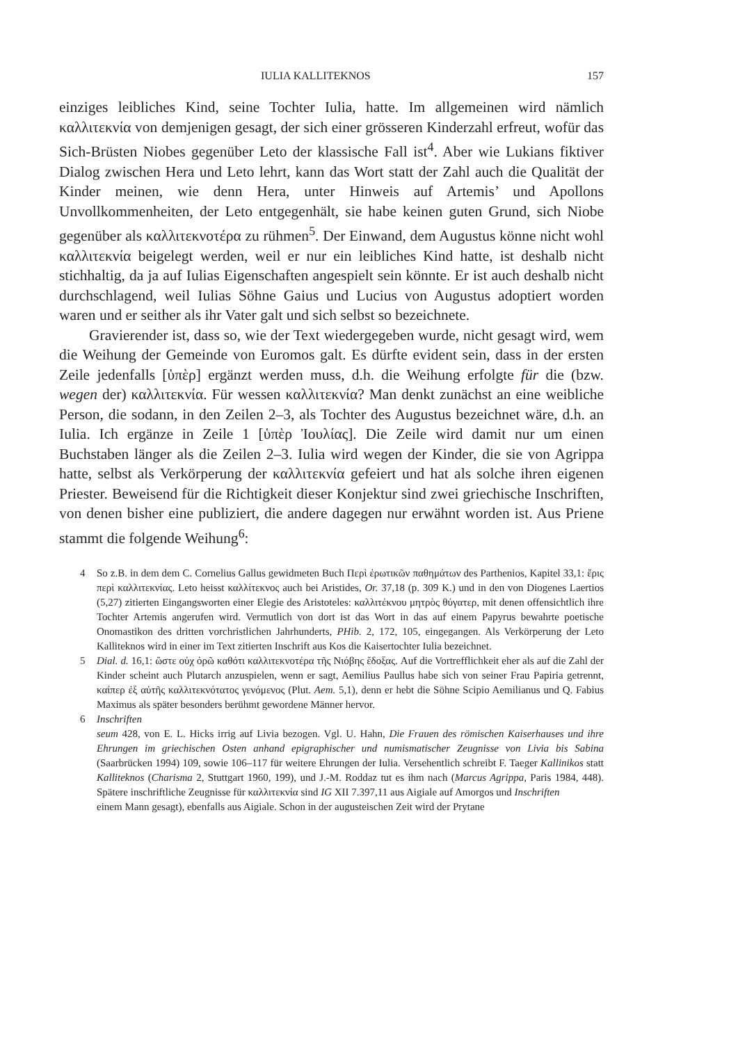IULIA KALLITEKNOS 157
einziges leibliches Kind, seine Tochter Iulia, hatte. Im allgemeinen wird nämlich καλλιτεκνία von demjenigen gesagt, der sich einer grösseren Kinderzahl erfreut, wofür das Sich-Brüsten Niobes gegenüber Leto der klassische Fall ist<sup>4</sup>. Aber wie Lukians fiktiver Dialog zwischen Hera und Leto lehrt, kann das Wort statt der Zahl auch die Qualität der Kinder meinen, wie denn Hera, unter Hinweis auf Artemis’ und Apollons Unvollkommenheiten, der Leto entgegenhält, sie habe keinen guten Grund, sich Niobe gegenüber als καλλιτεκνοτέρα zu rühmen<sup>5</sup>. Der Einwand, dem Augustus könne nicht wohl καλλιτεκνία beigelegt werden, weil er nur ein leibliches Kind hatte, ist deshalb nicht stichhaltig, da ja auf Iulias Eigenschaften angespielt sein könnte. Er ist auch deshalb nicht durchschlagend, weil Iulias Söhne Gaius und Lucius von Augustus adoptiert worden waren und er seither als ihr Vater galt und sich selbst so bezeichnete.
Gravierender ist, dass so, wie der Text wiedergegeben wurde, nicht gesagt wird, wem die Weihung der Gemeinde von Euromos galt. Es dürfte evident sein, dass in der ersten Zeile jedenfalls [ὑπὲρ] ergänzt werden muss, d.h. die Weihung erfolgte für die (bzw. wegen der) καλλιτεκνία. Für wessen καλλιτεκνία? Man denkt zunächst an eine weibliche Person, die sodann, in den Zeilen 2–3, als Tochter des Augustus bezeichnet wäre, d.h. an Iulia. Ich ergänze in Zeile 1 [ὑπὲρ Ἰουλίας]. Die Zeile wird damit nur um einen Buchstaben länger als die Zeilen 2–3. Iulia wird wegen der Kinder, die sie von Agrippa hatte, selbst als Verkörperung der καλλιτεκνία gefeiert und hat als solche ihren eigenen Priester. Beweisend für die Richtigkeit dieser Konjektur sind zwei griechische Inschriften, von denen bisher eine publiziert, die andere dagegen nur erwähnt worden ist. Aus Priene stammt die folgende Weihung<sup>6</sup>:
4 So z.B. in dem dem C. Cornelius Gallus gewidmeten Buch Περὶ ἐρωτικῶν παθημάτων des Parthenios, Kapitel 33,1: ἔρις περὶ καλλιτεκνίας. Leto heisst καλλίτεκνος auch bei Aristides, Or. 37,18 (p. 309 K.) und in den von Diogenes Laertios (5,27) zitierten Eingangsworten einer Elegie des Aristoteles: καλλιτέκνου μητρὸς θύγατερ, mit denen offensichtlich ihre Tochter Artemis angerufen wird. Vermutlich von dort ist das Wort in das auf einem Papyrus bewahrte poetische Onomastikon des dritten vorchristlichen Jahrhunderts, PHib. 2, 172, 105, eingegangen. Als Verkörperung der Leto Kalliteknos wird in einer im Text zitierten Inschrift aus Kos die Kaisertochter Iulia bezeichnet.
5 Dial. d. 16,1: ὥστε οὐχ ὁρῶ καθότι καλλιτεκνοτέρα τῆς Νιόβης ἔδοξας. Auf die Vortrefflichkeit eher als auf die Zahl der Kinder scheint auch Plutarch anzuspielen, wenn er sagt, Aemilius Paullus habe sich von seiner Frau Papiria getrennt, καίπερ ἐξ αὐτῆς καλλιτεκνότατος γενόμενος (Plut. Aem. 5,1), denn er hebt die Söhne Scipio Aemilianus und Q. Fabius Maximus als später besonders berühmt gewordene Männer hervor.
6 Inschriften
seum 428, von E. L. Hicks irrig auf Livia bezogen. Vgl. U. Hahn, Die Frauen des römischen Kaiserhauses und ihre Ehrungen im griechischen Osten anhand epigraphischer und numismatischer Zeugnisse von Livia bis Sabina (Saarbrücken 1994) 109, sowie 106–117 für weitere Ehrungen der Iulia. Versehentlich schreibt F. Taeger Kallinikos statt Kalliteknos (Charisma 2, Stuttgart 1960, 199), und J.-M. Roddaz tut es ihm nach (Marcus Agrippa, Paris 1984, 448). Spätere inschriftliche Zeugnisse für καλλιτεκνία sind IG XII 7.397,11 aus Aigiale auf Amorgos und Inschriften
einem Mann gesagt), ebenfalls aus Aigiale. Schon in der augusteischen Zeit wird der Prytane